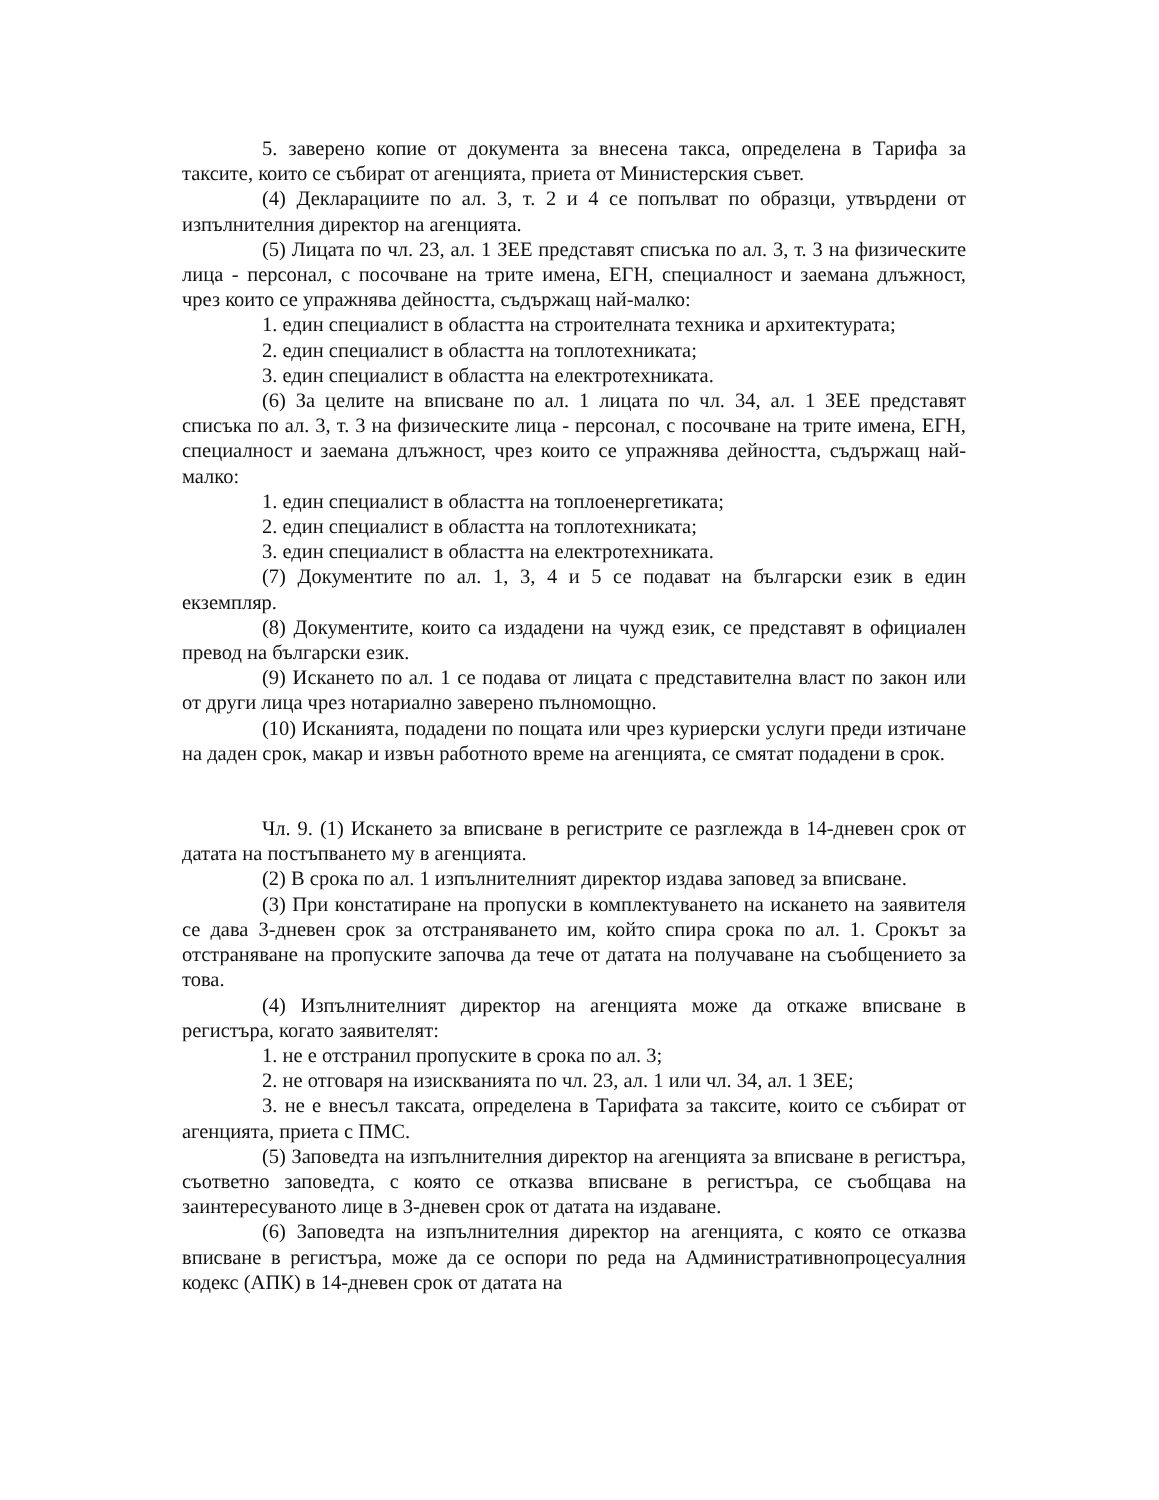5. заверено копие от документа за внесена такса, определена в Тарифа за таксите, които се събират от агенцията, приета от Министерския съвет.
(4) Декларациите по ал. 3, т. 2 и 4 се попълват по образци, утвърдени от изпълнителния директор на агенцията.
(5) Лицата по чл. 23, ал. 1 ЗЕЕ представят списъка по ал. 3, т. 3 на физическите лица - персонал, с посочване на трите имена, ЕГН, специалност и заемана длъжност, чрез които се упражнява дейността, съдържащ най-малко:
1. един специалист в областта на строителната техника и архитектурата;
2. един специалист в областта на топлотехниката;
3. един специалист в областта на електротехниката.
(6) За целите на вписване по ал. 1 лицата по чл. 34, ал. 1 ЗЕЕ представят списъка по ал. 3, т. 3 на физическите лица - персонал, с посочване на трите имена, ЕГН, специалност и заемана длъжност, чрез които се упражнява дейността, съдържащ най-малко:
1. един специалист в областта на топлоенергетиката;
2. един специалист в областта на топлотехниката;
3. един специалист в областта на електротехниката.
(7) Документите по ал. 1, 3, 4 и 5 се подават на български език в един екземпляр.
(8) Документите, които са издадени на чужд език, се представят в официален превод на български език.
(9) Искането по ал. 1 се подава от лицата с представителна власт по закон или от други лица чрез нотариално заверено пълномощно.
(10) Исканията, подадени по пощата или чрез куриерски услуги преди изтичане на даден срок, макар и извън работното време на агенцията, се смятат подадени в срок.
Чл. 9. (1) Искането за вписване в регистрите се разглежда в 14-дневен срок от датата на постъпването му в агенцията.
(2) В срока по ал. 1 изпълнителният директор издава заповед за вписване.
(3) При констатиране на пропуски в комплектуването на искането на заявителя се дава 3-дневен срок за отстраняването им, който спира срока по ал. 1. Срокът за отстраняване на пропуските започва да тече от датата на получаване на съобщението за това.
(4) Изпълнителният директор на агенцията може да откаже вписване в регистъра, когато заявителят:
1. не е отстранил пропуските в срока по ал. 3;
2. не отговаря на изискванията по чл. 23, ал. 1 или чл. 34, ал. 1 ЗЕЕ;
3. не е внесъл таксата, определена в Тарифата за таксите, които се събират от агенцията, приета с ПМС.
(5) Заповедта на изпълнителния директор на агенцията за вписване в регистъра, съответно заповедта, с която се отказва вписване в регистъра, се съобщава на заинтересуваното лице в 3-дневен срок от датата на издаване.
(6) Заповедта на изпълнителния директор на агенцията, с която се отказва вписване в регистъра, може да се оспори по реда на Административнопроцесуалния кодекс (АПК) в 14-дневен срок от датата на